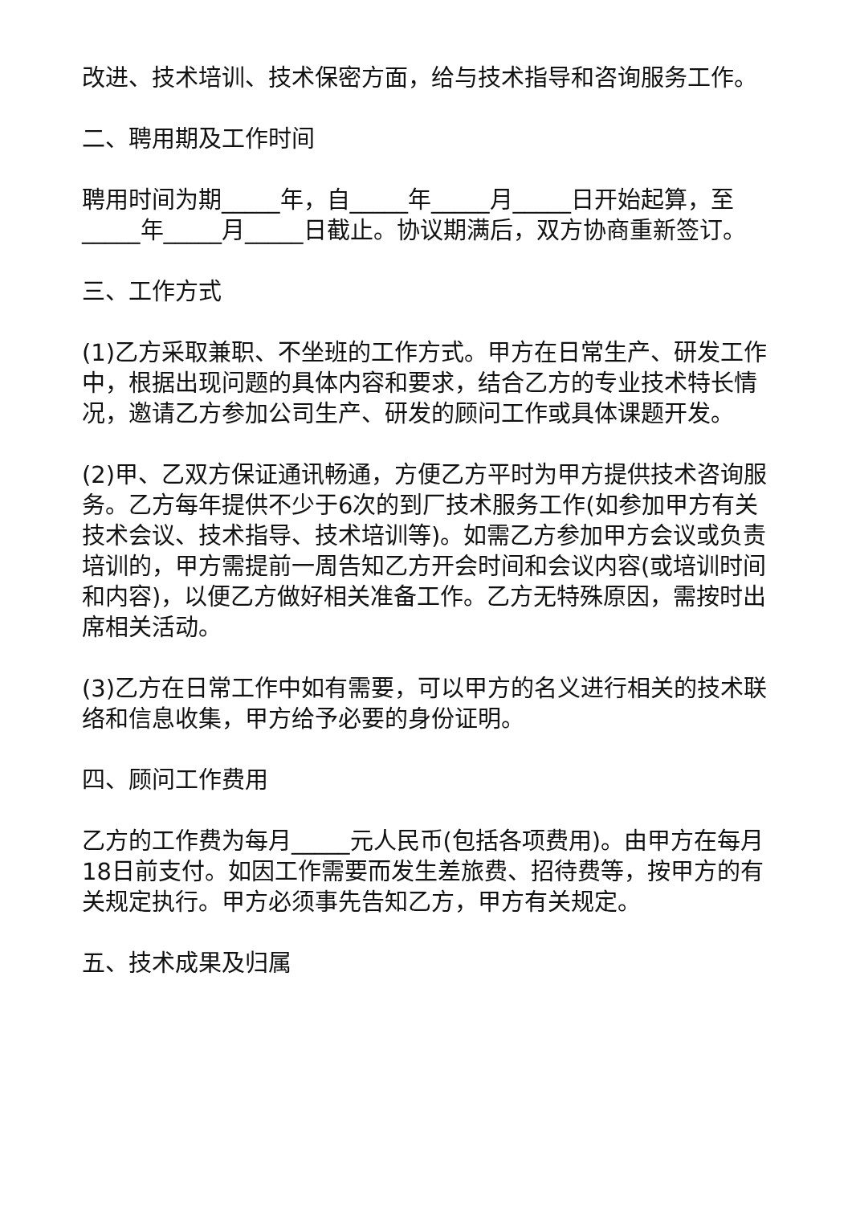改进、技术培训、技术保密方面，给与技术指导和咨询服务工作。
二、聘用期及工作时间
聘用时间为期_____年，自_____年_____月_____日开始起算，至_____年_____月_____日截止。协议期满后，双方协商重新签订。
三、工作方式
(1)乙方采取兼职、不坐班的工作方式。甲方在日常生产、研发工作中，根据出现问题的具体内容和要求，结合乙方的专业技术特长情况，邀请乙方参加公司生产、研发的顾问工作或具体课题开发。
(2)甲、乙双方保证通讯畅通，方便乙方平时为甲方提供技术咨询服务。乙方每年提供不少于6次的到厂技术服务工作(如参加甲方有关技术会议、技术指导、技术培训等)。如需乙方参加甲方会议或负责培训的，甲方需提前一周告知乙方开会时间和会议内容(或培训时间和内容)，以便乙方做好相关准备工作。乙方无特殊原因，需按时出席相关活动。
(3)乙方在日常工作中如有需要，可以甲方的名义进行相关的技术联络和信息收集，甲方给予必要的身份证明。
四、顾问工作费用
乙方的工作费为每月_____元人民币(包括各项费用)。由甲方在每月18日前支付。如因工作需要而发生差旅费、招待费等，按甲方的有关规定执行。甲方必须事先告知乙方，甲方有关规定。
五、技术成果及归属